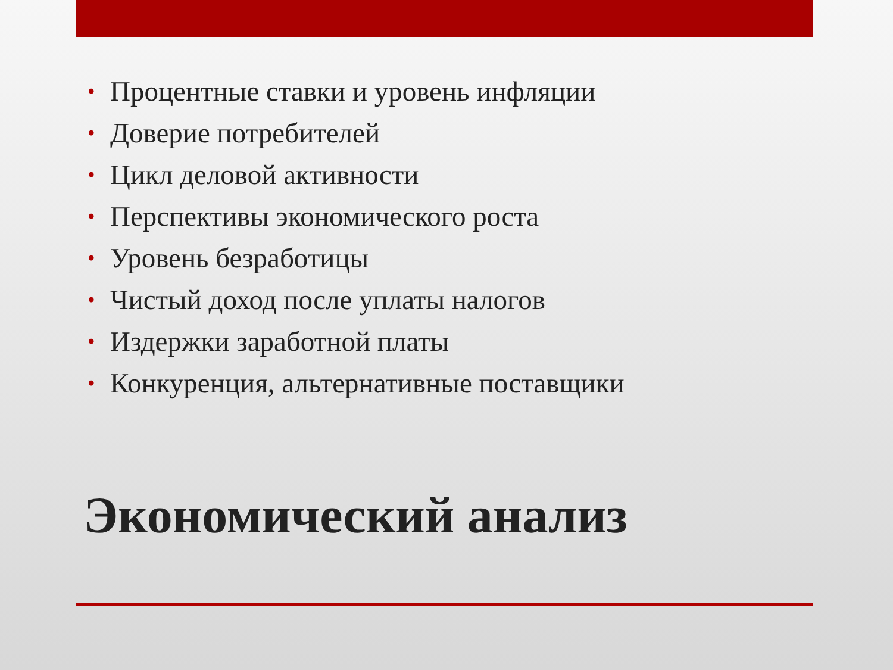• Процентные ставки и уровень инфляции
• Доверие потребителей
• Цикл деловой активности
• Перспективы экономического роста
• Уровень безработицы
• Чистый доход после уплаты налогов
• Издержки заработной платы
• Конкуренция, альтернативные поставщики
Экономический анализ